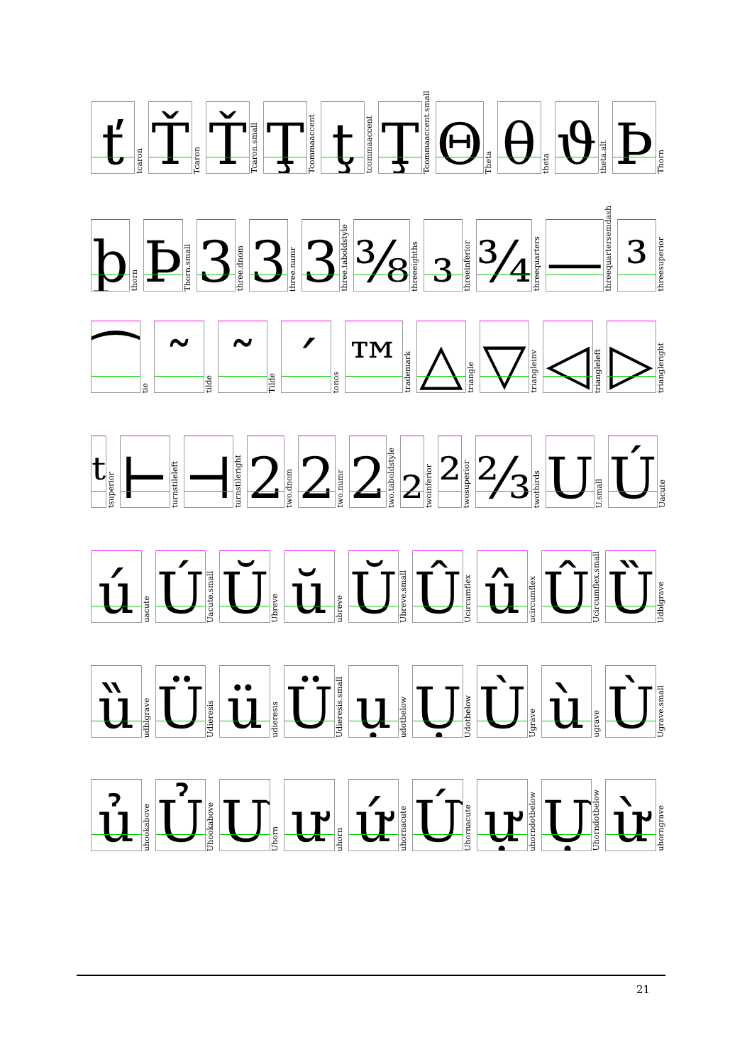ť
tcaron
Ť
Tcaron
Ť
Tcaron.small
Ţ
Tcommaaccent
ţ
tcommaaccent
Ţ
Tcommaaccent.small
Θ
Theta
θ
theta
ϑ
theta.alt
Þ
Thorn
þ
thorn
Þ
Thorn.small
3
three.dnom
3
three.numr
3
three.taboldstyle
⅜
threeeighths
₃
threeinferior
¾
threequarters
—
threequartersemdash
³
threesuperior
⁀
tie
˜
tilde
˜
Tilde
΄
tonos
™
trademark
△
triangle
▽
triangleinv
◁
triangleleft
▷
triangleright
ᵗ
tsuperior
⊢
turnstileleft
⊣
turnstileright
2
two.dnom
2
two.numr
2
two.taboldstyle
₂
twoinferior
²
twosuperior
⅔
twothirds
U
U.small
Ú
Uacute
ú
uacute
Ú
Uacute.small
Ŭ
Ubreve
ŭ
ubreve
Ŭ
Ubreve.small
Û
Ucircumflex
û
ucircumflex
Û
Ucircumflex.small
Ȕ
Udblgrave
ȕ
udblgrave
Ü
Udieresis
ü
udieresis
Ü
Udieresis.small
ụ
udotbelow
Ụ
Udotbelow
Ù
Ugrave
ù
ugrave
Ù
Ugrave.small
ủ
uhookabove
Ủ
Uhookabove
Ư
Uhorn
ư
uhorn
ứ
uhornacute
Ứ
Uhornacute
ự
uhorndotbelow
Ự
Uhorndotbelow
ừ
uhorngrave
21